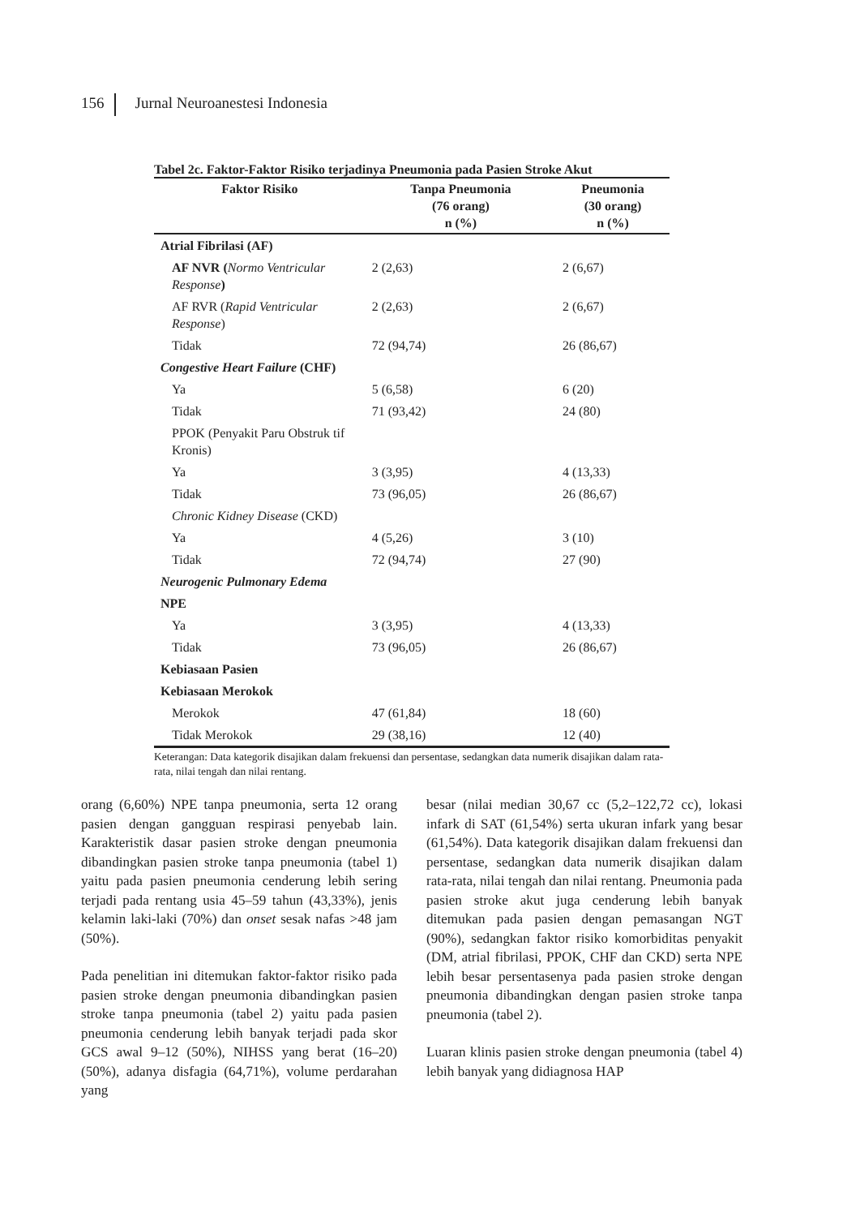156 Jurnal Neuroanestesi Indonesia
Tabel 2c. Faktor-Faktor Risiko terjadinya Pneumonia pada Pasien Stroke Akut
| Faktor Risiko | Tanpa Pneumonia (76 orang) n (%) | Pneumonia (30 orang) n (%) |
| --- | --- | --- |
| Atrial Fibrilasi (AF) | | |
| AF NVR ( Normo Ventricular Response ) | 2 (2,63) | 2 (6,67) |
| AF RVR ( Rapid Ventricular Response ) | 2 (2,63) | 2 (6,67) |
| Tidak | 72 (94,74) | 26 (86,67) |
| Congestive Heart Failure (CHF) | | |
| Ya | 5 (6,58) | 6 (20) |
| Tidak | 71 (93,42) | 24 (80) |
| PPOK (Penyakit Paru Obstruk tif Kronis) | | |
| Ya | 3 (3,95) | 4 (13,33) |
| Tidak | 73 (96,05) | 26 (86,67) |
| Chronic Kidney Disease (CKD) | | |
| Ya | 4 (5,26) | 3 (10) |
| Tidak | 72 (94,74) | 27 (90) |
| Neurogenic Pulmonary Edema | | |
| NPE | | |
| Ya | 3 (3,95) | 4 (13,33) |
| Tidak | 73 (96,05) | 26 (86,67) |
| Kebiasaan Pasien | | |
| Kebiasaan Merokok | | |
| Merokok | 47 (61,84) | 18 (60) |
| Tidak Merokok | 29 (38,16) | 12 (40) |
Keterangan: Data kategorik disajikan dalam frekuensi dan persentase, sedangkan data numerik disajikan dalam rata-rata, nilai tengah dan nilai rentang.
orang (6,60%) NPE tanpa pneumonia, serta 12 orang pasien dengan gangguan respirasi penyebab lain. Karakteristik dasar pasien stroke dengan pneumonia dibandingkan pasien stroke tanpa pneumonia (tabel 1) yaitu pada pasien pneumonia cenderung lebih sering terjadi pada rentang usia 45–59 tahun (43,33%), jenis kelamin laki-laki (70%) dan onset sesak nafas >48 jam (50%).
Pada penelitian ini ditemukan faktor-faktor risiko pada pasien stroke dengan pneumonia dibandingkan pasien stroke tanpa pneumonia (tabel 2) yaitu pada pasien pneumonia cenderung lebih banyak terjadi pada skor GCS awal 9–12 (50%), NIHSS yang berat (16–20) (50%), adanya disfagia (64,71%), volume perdarahan yang
besar (nilai median 30,67 cc (5,2–122,72 cc), lokasi infark di SAT (61,54%) serta ukuran infark yang besar (61,54%). Data kategorik disajikan dalam frekuensi dan persentase, sedangkan data numerik disajikan dalam rata-rata, nilai tengah dan nilai rentang. Pneumonia pada pasien stroke akut juga cenderung lebih banyak ditemukan pada pasien dengan pemasangan NGT (90%), sedangkan faktor risiko komorbiditas penyakit (DM, atrial fibrilasi, PPOK, CHF dan CKD) serta NPE lebih besar persentasenya pada pasien stroke dengan pneumonia dibandingkan dengan pasien stroke tanpa pneumonia (tabel 2).
Luaran klinis pasien stroke dengan pneumonia (tabel 4) lebih banyak yang didiagnosa HAP